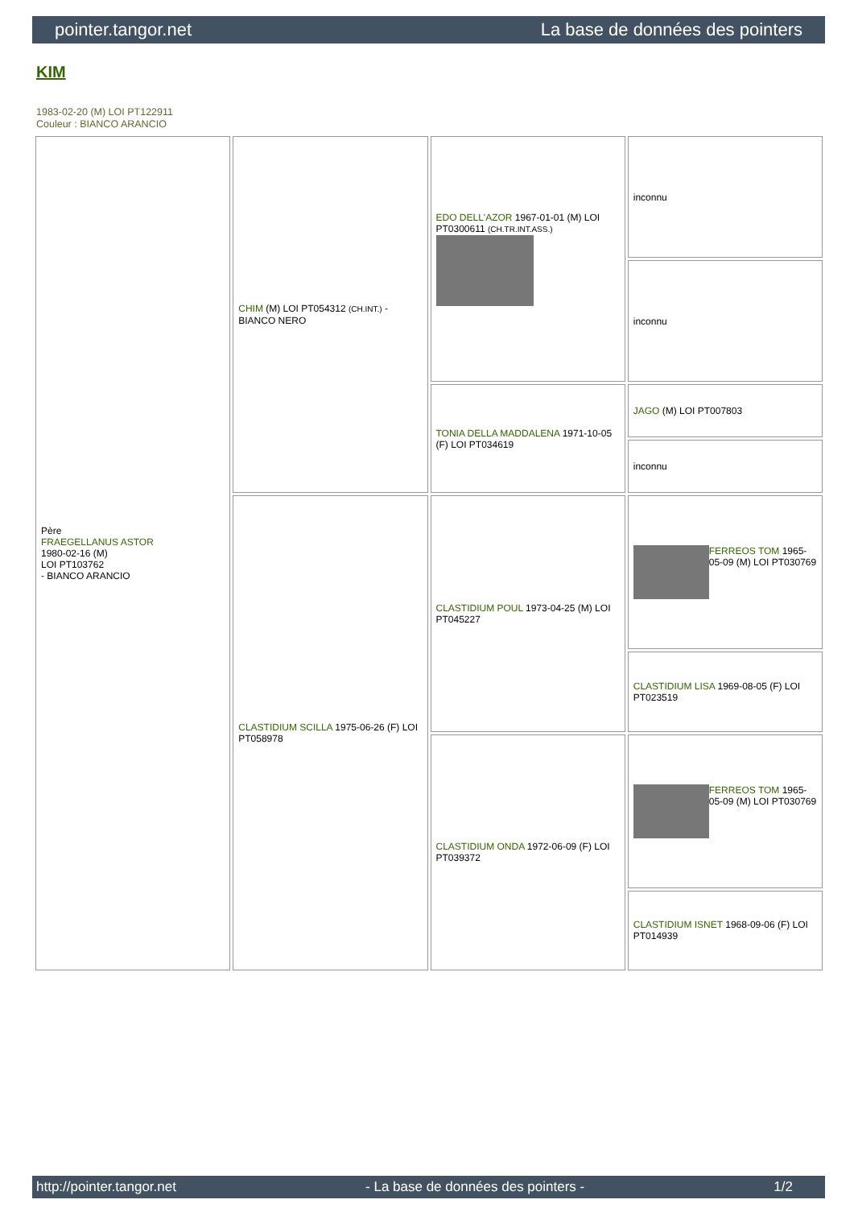pointer.tangor.net La base de données des pointers
KIM
1983-02-20 (M) LOI PT122911
Couleur : BIANCO ARANCIO
| Père FRAEGELLANUS ASTOR 1980-02-16 (M) LOI PT103762 - BIANCO ARANCIO | CHIM (M) LOI PT054312 (CH.INT.) - BIANCO NERO | EDO DELL'AZOR 1967-01-01 (M) LOI PT0300611 (CH.TR.INT.ASS.) | inconnu |
| | | | inconnu |
| | | TONIA DELLA MADDALENA 1971-10-05 (F) LOI PT034619 | JAGO (M) LOI PT007803 |
| | | | inconnu |
| | CLASTIDIUM SCILLA 1975-06-26 (F) LOI PT058978 | CLASTIDIUM POUL 1973-04-25 (M) LOI PT045227 | FERREOS TOM 1965-05-09 (M) LOI PT030769 |
| | | | CLASTIDIUM LISA 1969-08-05 (F) LOI PT023519 |
| | | CLASTIDIUM ONDA 1972-06-09 (F) LOI PT039372 | FERREOS TOM 1965-05-09 (M) LOI PT030769 |
| | | | CLASTIDIUM ISNET 1968-09-06 (F) LOI PT014939 |
http://pointer.tangor.net - La base de données des pointers - 1/2